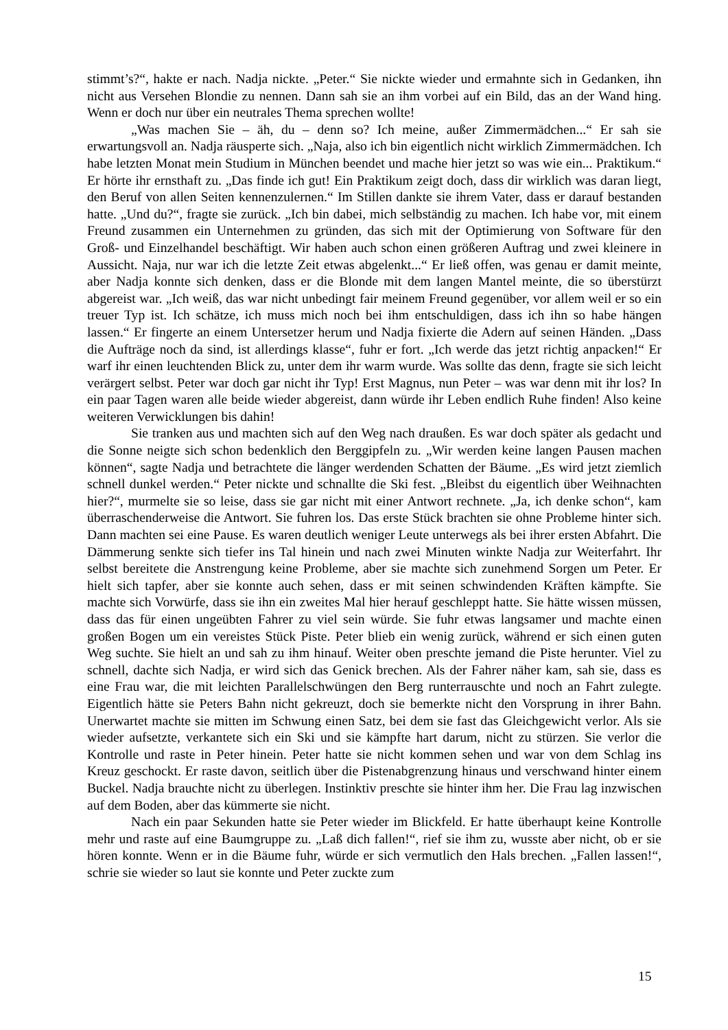stimmt’s?“, hakte er nach. Nadja nickte. „Peter.“ Sie nickte wieder und ermahnte sich in Gedanken, ihn nicht aus Versehen Blondie zu nennen. Dann sah sie an ihm vorbei auf ein Bild, das an der Wand hing. Wenn er doch nur über ein neutrales Thema sprechen wollte!
„Was machen Sie – äh, du – denn so? Ich meine, außer Zimmermädchen...“ Er sah sie erwartungsvoll an. Nadja räusperte sich. „Naja, also ich bin eigentlich nicht wirklich Zimmermädchen. Ich habe letzten Monat mein Studium in München beendet und mache hier jetzt so was wie ein... Praktikum.“ Er hörte ihr ernsthaft zu. „Das finde ich gut! Ein Praktikum zeigt doch, dass dir wirklich was daran liegt, den Beruf von allen Seiten kennenzulernen.“ Im Stillen dankte sie ihrem Vater, dass er darauf bestanden hatte. „Und du?“, fragte sie zurück. „Ich bin dabei, mich selbständig zu machen. Ich habe vor, mit einem Freund zusammen ein Unternehmen zu gründen, das sich mit der Optimierung von Software für den Groß- und Einzelhandel beschäftigt. Wir haben auch schon einen größeren Auftrag und zwei kleinere in Aussicht. Naja, nur war ich die letzte Zeit etwas abgelenkt...“ Er ließ offen, was genau er damit meinte, aber Nadja konnte sich denken, dass er die Blonde mit dem langen Mantel meinte, die so überstürzt abgereist war. „Ich weiß, das war nicht unbedingt fair meinem Freund gegenüber, vor allem weil er so ein treuer Typ ist. Ich schätze, ich muss mich noch bei ihm entschuldigen, dass ich ihn so habe hängen lassen.“ Er fingerte an einem Untersetzer herum und Nadja fixierte die Adern auf seinen Händen. „Dass die Aufträge noch da sind, ist allerdings klasse“, fuhr er fort. „Ich werde das jetzt richtig anpacken!“ Er warf ihr einen leuchtenden Blick zu, unter dem ihr warm wurde. Was sollte das denn, fragte sie sich leicht verärgert selbst. Peter war doch gar nicht ihr Typ! Erst Magnus, nun Peter – was war denn mit ihr los? In ein paar Tagen waren alle beide wieder abgereist, dann würde ihr Leben endlich Ruhe finden! Also keine weiteren Verwicklungen bis dahin!
Sie tranken aus und machten sich auf den Weg nach draußen. Es war doch später als gedacht und die Sonne neigte sich schon bedenklich den Berggipfeln zu. „Wir werden keine langen Pausen machen können“, sagte Nadja und betrachtete die länger werdenden Schatten der Bäume. „Es wird jetzt ziemlich schnell dunkel werden.“ Peter nickte und schnallte die Ski fest. „Bleibst du eigentlich über Weihnachten hier?“, murmelte sie so leise, dass sie gar nicht mit einer Antwort rechnete. „Ja, ich denke schon“, kam überraschenderweise die Antwort. Sie fuhren los. Das erste Stück brachten sie ohne Probleme hinter sich. Dann machten sei eine Pause. Es waren deutlich weniger Leute unterwegs als bei ihrer ersten Abfahrt. Die Dämmerung senkte sich tiefer ins Tal hinein und nach zwei Minuten winkte Nadja zur Weiterfahrt. Ihr selbst bereitete die Anstrengung keine Probleme, aber sie machte sich zunehmend Sorgen um Peter. Er hielt sich tapfer, aber sie konnte auch sehen, dass er mit seinen schwindenden Kräften kämpfte. Sie machte sich Vorwürfe, dass sie ihn ein zweites Mal hier herauf geschleppt hatte. Sie hätte wissen müssen, dass das für einen ungeübten Fahrer zu viel sein würde. Sie fuhr etwas langsamer und machte einen großen Bogen um ein vereistes Stück Piste. Peter blieb ein wenig zurück, während er sich einen guten Weg suchte. Sie hielt an und sah zu ihm hinauf. Weiter oben preschte jemand die Piste herunter. Viel zu schnell, dachte sich Nadja, er wird sich das Genick brechen. Als der Fahrer näher kam, sah sie, dass es eine Frau war, die mit leichten Parallelschwüngen den Berg runterrauschte und noch an Fahrt zulegte. Eigentlich hätte sie Peters Bahn nicht gekreuzt, doch sie bemerkte nicht den Vorsprung in ihrer Bahn. Unerwartet machte sie mitten im Schwung einen Satz, bei dem sie fast das Gleichgewicht verlor. Als sie wieder aufsetzte, verkantete sich ein Ski und sie kämpfte hart darum, nicht zu stürzen. Sie verlor die Kontrolle und raste in Peter hinein. Peter hatte sie nicht kommen sehen und war von dem Schlag ins Kreuz geschockt. Er raste davon, seitlich über die Pistenabgrenzung hinaus und verschwand hinter einem Buckel. Nadja brauchte nicht zu überlegen. Instinktiv preschte sie hinter ihm her. Die Frau lag inzwischen auf dem Boden, aber das kümmerte sie nicht.
Nach ein paar Sekunden hatte sie Peter wieder im Blickfeld. Er hatte überhaupt keine Kontrolle mehr und raste auf eine Baumgruppe zu. „Laß dich fallen!“, rief sie ihm zu, wusste aber nicht, ob er sie hören konnte. Wenn er in die Bäume fuhr, würde er sich vermutlich den Hals brechen. „Fallen lassen!“, schrie sie wieder so laut sie konnte und Peter zuckte zum
15